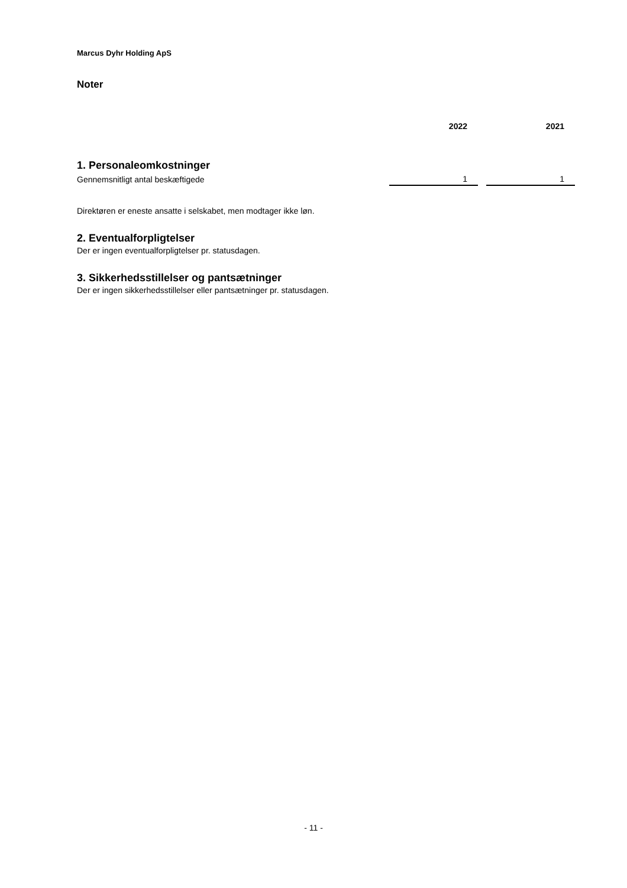Marcus Dyhr Holding ApS
Noter
| | 2022 | 2021 |
| --- | --- | --- |
| 1. Personaleomkostninger | | |
| Gennemsnitligt antal beskæftigede | 1 | 1 |
Direktøren er eneste ansatte i selskabet, men modtager ikke løn.
2. Eventualforpligtelser
Der er ingen eventualforpligtelser pr. statusdagen.
3. Sikkerhedsstillelser og pantsætninger
Der er ingen sikkerhedsstillelser eller pantsætninger pr. statusdagen.
- 11 -